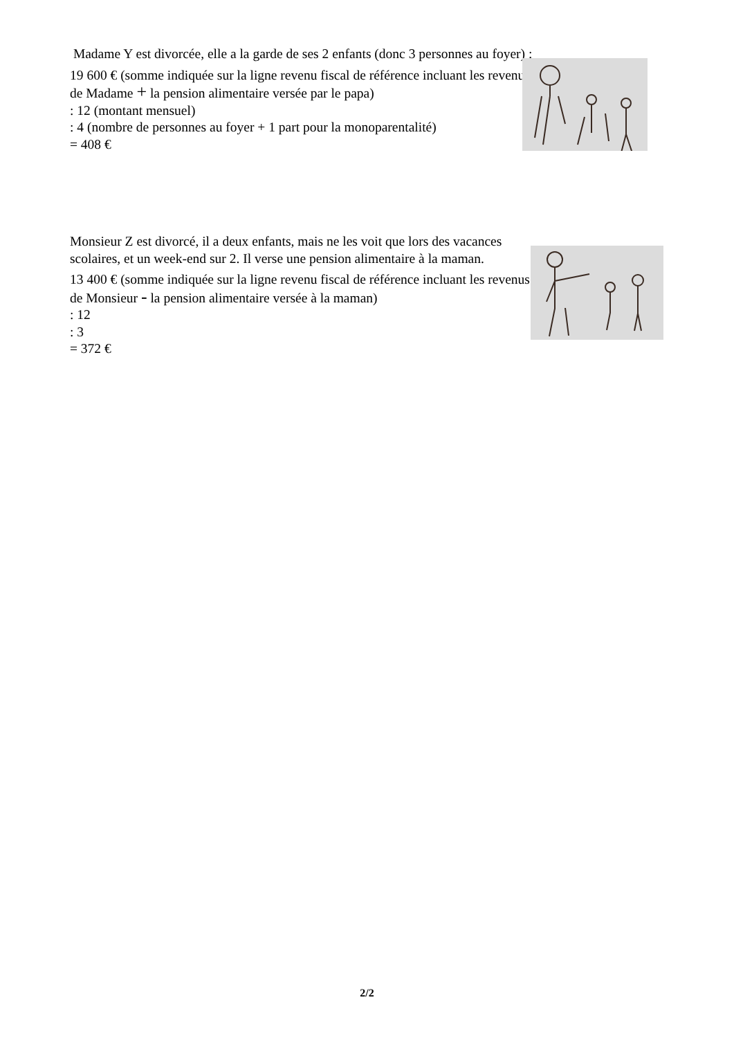Madame Y est divorcée, elle a la garde de ses 2 enfants (donc 3 personnes au foyer) :
19 600 € (somme indiquée sur la ligne revenu fiscal de référence incluant les revenus de Madame + la pension alimentaire versée par le papa)
: 12 (montant mensuel)
: 4 (nombre de personnes au foyer + 1 part pour la monoparentalité)
= 408 €
Monsieur Z est divorcé, il a deux enfants, mais ne les voit que lors des vacances scolaires, et un week-end sur 2. Il verse une pension alimentaire à la maman.
13 400 € (somme indiquée sur la ligne revenu fiscal de référence incluant les revenus de Monsieur - la pension alimentaire versée à la maman)
: 12
: 3
= 372 €
2/2